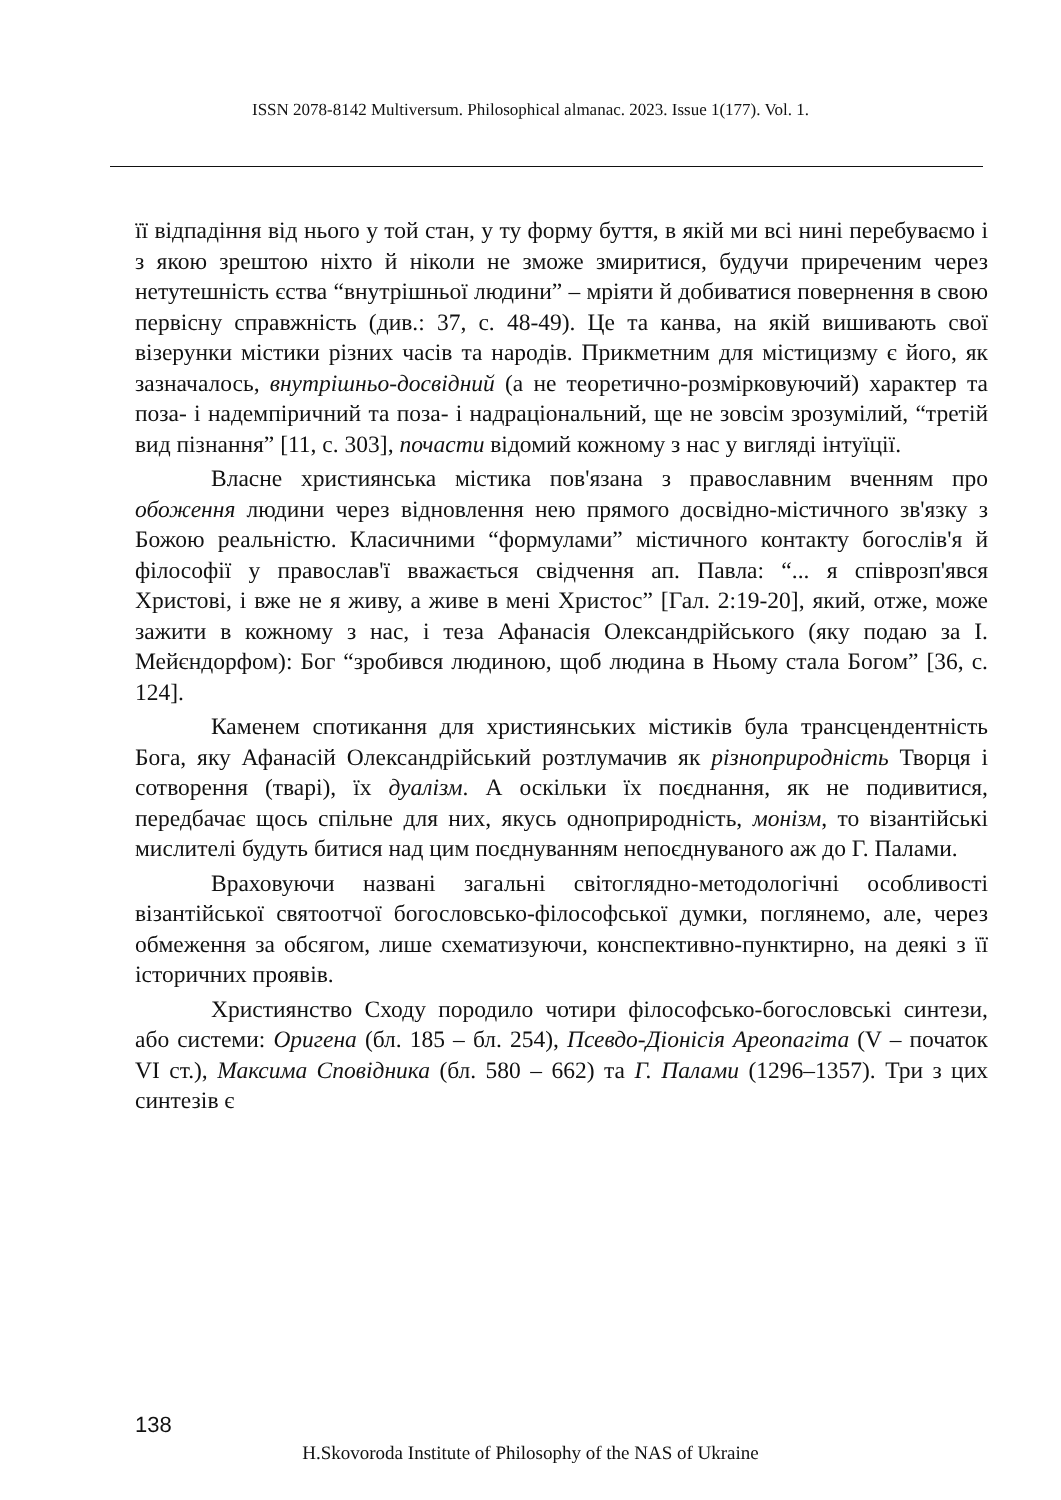ISSN 2078-8142 Multiversum. Philosophical almanac. 2023. Issue 1(177). Vol. 1.
її відпадіння від нього у той стан, у ту форму буття, в якій ми всі нині перебуваємо і з якою зрештою ніхто й ніколи не зможе змиритися, будучи приреченим через нетутешність єства “внутрішньої людини” – мріяти й добиватися повернення в свою первісну справжність (див.: 37, с. 48-49). Це та канва, на якій вишивають свої візерунки містики різних часів та народів. Прикметним для містицизму є його, як зазначалось, внутрішньо-досвідний (а не теоретично-розмірковуючий) характер та поза- і надемпіричний та поза- і надраціональний, ще не зовсім зрозумілий, “третій вид пізнання” [11, с. 303], почасти відомий кожному з нас у вигляді інтуїції.
Власне християнська містика пов'язана з православним вченням про обоження людини через відновлення нею прямого досвідно-містичного зв'язку з Божою реальністю. Класичними “формулами” містичного контакту богослів'я й філософії у православ'ї вважається свідчення ап. Павла: “... я співрозп'явся Христові, і вже не я живу, а живе в мені Христос” [Гал. 2:19-20], який, отже, може зажити в кожному з нас, і теза Афанасія Олександрійського (яку подаю за І. Мейєндорфом): Бог “зробився людиною, щоб людина в Ньому стала Богом” [36, с. 124].
Каменем спотикання для християнських містиків була трансцендентність Бога, яку Афанасій Олександрійський розтлумачив як різноприродність Творця і сотворення (тварі), їх дуалізм. А оскільки їх поєднання, як не подивитися, передбачає щось спільне для них, якусь одноприродність, монізм, то візантійські мислителі будуть битися над цим поєднуванням непоєднуваного аж до Г. Палами.
Враховуючи названі загальні світоглядно-методологічні особливості візантійської святоотчої богословсько-філософської думки, поглянемо, але, через обмеження за обсягом, лише схематизуючи, конспективно-пунктирно, на деякі з її історичних проявів.
Християнство Сходу породило чотири філософсько-богословські синтези, або системи: Оригена (бл. 185 – бл. 254), Псевдо-Діонісія Ареопагіта (V – початок VI ст.), Максима Сповідника (бл. 580 – 662) та Г. Палами (1296–1357). Три з цих синтезів є
138
H.Skovoroda Institute of Philosophy of the NAS of Ukraine